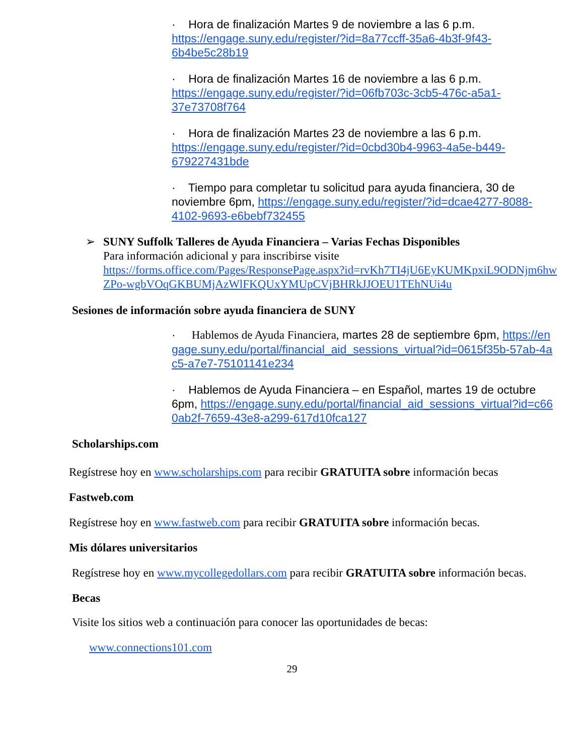· Hora de finalización Martes 9 de noviembre a las 6 p.m. https://engage.suny.edu/register/?id=8a77ccff-35a6-4b3f-9f43-6b4be5c28b19
· Hora de finalización Martes 16 de noviembre a las 6 p.m. https://engage.suny.edu/register/?id=06fb703c-3cb5-476c-a5a1-37e73708f764
· Hora de finalización Martes 23 de noviembre a las 6 p.m. https://engage.suny.edu/register/?id=0cbd30b4-9963-4a5e-b449-679227431bde
· Tiempo para completar tu solicitud para ayuda financiera, 30 de noviembre 6pm, https://engage.suny.edu/register/?id=dcae4277-8088-4102-9693-e6bebf732455
➢
SUNY Suffolk Talleres de Ayuda Financiera – Varias Fechas Disponibles
Para información adicional y para inscribirse visite
https://forms.office.com/Pages/ResponsePage.aspx?id=rvKh7TI4jU6EyKUMKpxiL9ODNjm6hwZPo-wgbVOqGKBUMjAzWlFKQUxYMUpCVjBHRkJJOEU1TEhNUi4u
Sesiones de información sobre ayuda financiera de SUNY
· Hablemos de Ayuda Financiera, martes 28 de septiembre 6pm, https://engage.suny.edu/portal/financial_aid_sessions_virtual?id=0615f35b-57ab-4ac5-a7e7-75101141e234
· Hablemos de Ayuda Financiera – en Español, martes 19 de octubre 6pm, https://engage.suny.edu/portal/financial_aid_sessions_virtual?id=c660ab2f-7659-43e8-a299-617d10fca127
Scholarships.com
Regístrese hoy en www.scholarships.com para recibir GRATUITA sobre información becas
Fastweb.com
Regístrese hoy en www.fastweb.com para recibir GRATUITA sobre información becas.
Mis dólares universitarios
Regístrese hoy en www.mycollegedollars.com para recibir GRATUITA sobre información becas.
Becas
Visite los sitios web a continuación para conocer las oportunidades de becas:
www.connections101.com
29